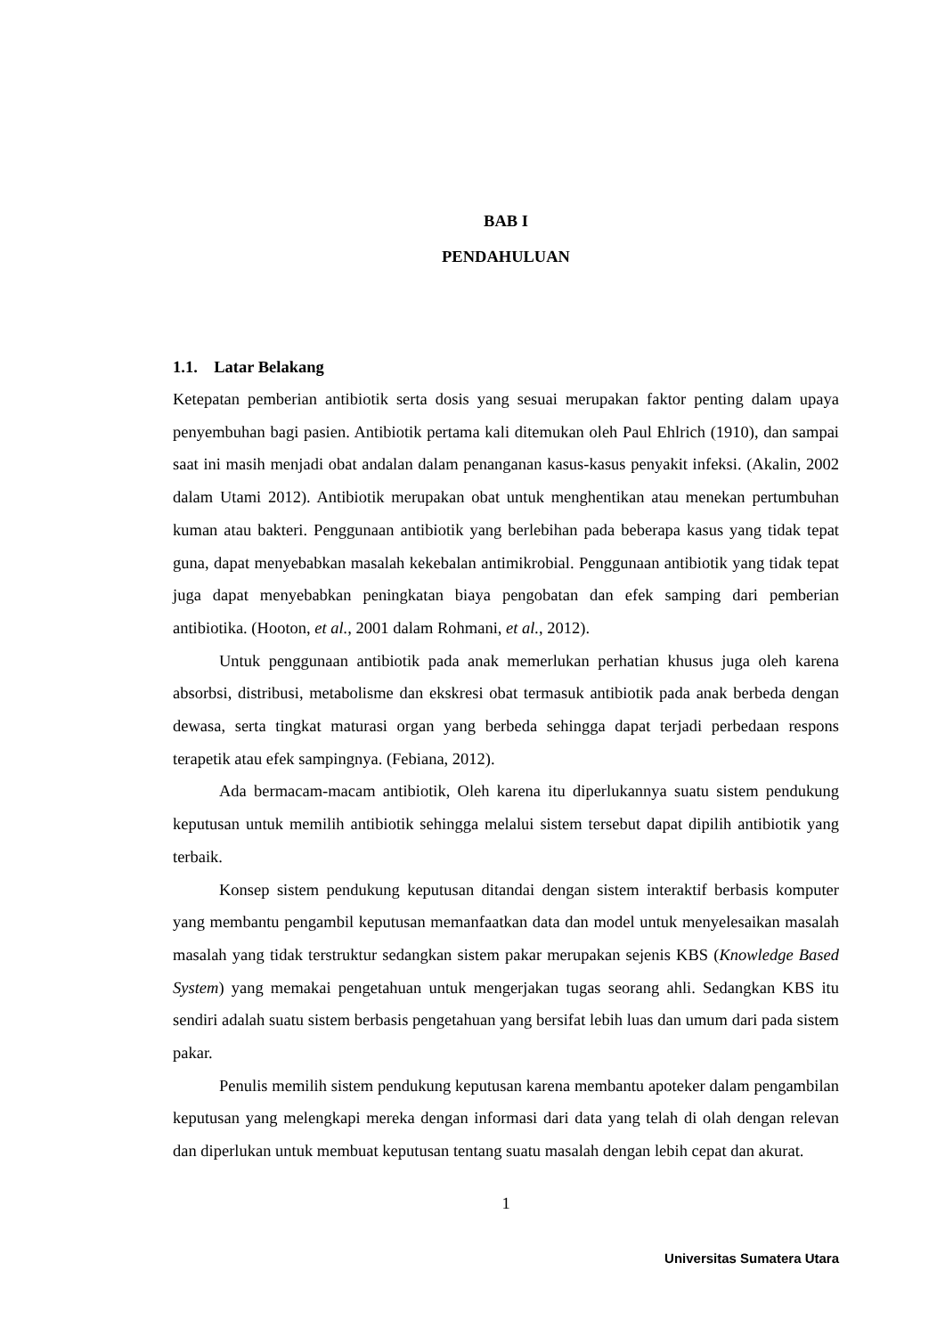BAB I
PENDAHULUAN
1.1. Latar Belakang
Ketepatan pemberian antibiotik serta dosis yang sesuai merupakan faktor penting dalam upaya penyembuhan bagi pasien. Antibiotik pertama kali ditemukan oleh Paul Ehlrich (1910), dan sampai saat ini masih menjadi obat andalan dalam penanganan kasus-kasus penyakit infeksi. (Akalin, 2002 dalam Utami 2012). Antibiotik merupakan obat untuk menghentikan atau menekan pertumbuhan kuman atau bakteri. Penggunaan antibiotik yang berlebihan pada beberapa kasus yang tidak tepat guna, dapat menyebabkan masalah kekebalan antimikrobial. Penggunaan antibiotik yang tidak tepat juga dapat menyebabkan peningkatan biaya pengobatan dan efek samping dari pemberian antibiotika. (Hooton, et al., 2001 dalam Rohmani, et al., 2012).
Untuk penggunaan antibiotik pada anak memerlukan perhatian khusus juga oleh karena absorbsi, distribusi, metabolisme dan ekskresi obat termasuk antibiotik pada anak berbeda dengan dewasa, serta tingkat maturasi organ yang berbeda sehingga dapat terjadi perbedaan respons terapetik atau efek sampingnya. (Febiana, 2012).
Ada bermacam-macam antibiotik, Oleh karena itu diperlukannya suatu sistem pendukung keputusan untuk memilih antibiotik sehingga melalui sistem tersebut dapat dipilih antibiotik yang terbaik.
Konsep sistem pendukung keputusan ditandai dengan sistem interaktif berbasis komputer yang membantu pengambil keputusan memanfaatkan data dan model untuk menyelesaikan masalah masalah yang tidak terstruktur sedangkan sistem pakar merupakan sejenis KBS (Knowledge Based System) yang memakai pengetahuan untuk mengerjakan tugas seorang ahli. Sedangkan KBS itu sendiri adalah suatu sistem berbasis pengetahuan yang bersifat lebih luas dan umum dari pada sistem pakar.
Penulis memilih sistem pendukung keputusan karena membantu apoteker dalam pengambilan keputusan yang melengkapi mereka dengan informasi dari data yang telah di olah dengan relevan dan diperlukan untuk membuat keputusan tentang suatu masalah dengan lebih cepat dan akurat.
1
Universitas Sumatera Utara